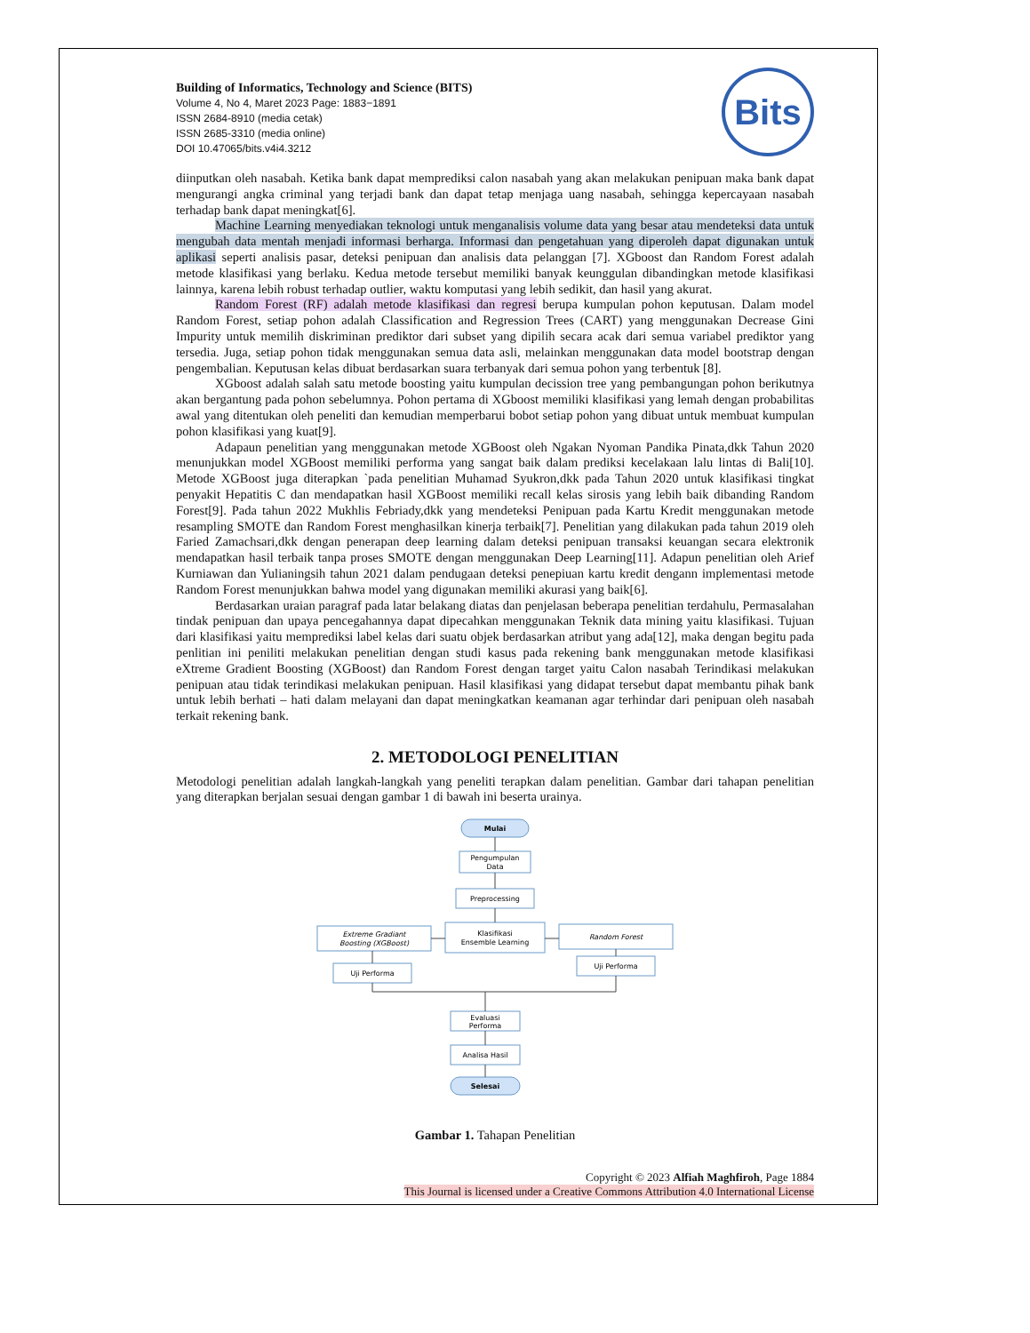Building of Informatics, Technology and Science (BITS)
Volume 4, No 4, Maret 2023 Page: 1883−1891
ISSN 2684-8910 (media cetak)
ISSN 2685-3310 (media online)
DOI 10.47065/bits.v4i4.3212
Bits
diinputkan oleh nasabah. Ketika bank dapat memprediksi calon nasabah yang akan melakukan penipuan maka bank dapat mengurangi angka criminal yang terjadi bank dan dapat tetap menjaga uang nasabah, sehingga kepercayaan nasabah terhadap bank dapat meningkat[6].
Machine Learning menyediakan teknologi untuk menganalisis volume data yang besar atau mendeteksi data untuk mengubah data mentah menjadi informasi berharga. Informasi dan pengetahuan yang diperoleh dapat digunakan untuk aplikasi seperti analisis pasar, deteksi penipuan dan analisis data pelanggan [7]. XGboost dan Random Forest adalah metode klasifikasi yang berlaku. Kedua metode tersebut memiliki banyak keunggulan dibandingkan metode klasifikasi lainnya, karena lebih robust terhadap outlier, waktu komputasi yang lebih sedikit, dan hasil yang akurat.
Random Forest (RF) adalah metode klasifikasi dan regresi berupa kumpulan pohon keputusan. Dalam model Random Forest, setiap pohon adalah Classification and Regression Trees (CART) yang menggunakan Decrease Gini Impurity untuk memilih diskriminan prediktor dari subset yang dipilih secara acak dari semua variabel prediktor yang tersedia. Juga, setiap pohon tidak menggunakan semua data asli, melainkan menggunakan data model bootstrap dengan pengembalian. Keputusan kelas dibuat berdasarkan suara terbanyak dari semua pohon yang terbentuk [8].
XGboost adalah salah satu metode boosting yaitu kumpulan decission tree yang pembangungan pohon berikutnya akan bergantung pada pohon sebelumnya. Pohon pertama di XGboost memiliki klasifikasi yang lemah dengan probabilitas awal yang ditentukan oleh peneliti dan kemudian memperbarui bobot setiap pohon yang dibuat untuk membuat kumpulan pohon klasifikasi yang kuat[9].
Adapaun penelitian yang menggunakan metode XGBoost oleh Ngakan Nyoman Pandika Pinata,dkk Tahun 2020 menunjukkan model XGBoost memiliki performa yang sangat baik dalam prediksi kecelakaan lalu lintas di Bali[10]. Metode XGBoost juga diterapkan `pada penelitian Muhamad Syukron,dkk pada Tahun 2020 untuk klasifikasi tingkat penyakit Hepatitis C dan mendapatkan hasil XGBoost memiliki recall kelas sirosis yang lebih baik dibanding Random Forest[9]. Pada tahun 2022 Mukhlis Febriady,dkk yang mendeteksi Penipuan pada Kartu Kredit menggunakan metode resampling SMOTE dan Random Forest menghasilkan kinerja terbaik[7]. Penelitian yang dilakukan pada tahun 2019 oleh Faried Zamachsari,dkk dengan penerapan deep learning dalam deteksi penipuan transaksi keuangan secara elektronik mendapatkan hasil terbaik tanpa proses SMOTE dengan menggunakan Deep Learning[11]. Adapun penelitian oleh Arief Kurniawan dan Yulianingsih tahun 2021 dalam pendugaan deteksi penepiuan kartu kredit dengann implementasi metode Random Forest menunjukkan bahwa model yang digunakan memiliki akurasi yang baik[6].
Berdasarkan uraian paragraf pada latar belakang diatas dan penjelasan beberapa penelitian terdahulu, Permasalahan tindak penipuan dan upaya pencegahannya dapat dipecahkan menggunakan Teknik data mining yaitu klasifikasi. Tujuan dari klasifikasi yaitu memprediksi label kelas dari suatu objek berdasarkan atribut yang ada[12], maka dengan begitu pada penlitian ini peniliti melakukan penelitian dengan studi kasus pada rekening bank menggunakan metode klasifikasi eXtreme Gradient Boosting (XGBoost) dan Random Forest dengan target yaitu Calon nasabah Terindikasi melakukan penipuan atau tidak terindikasi melakukan penipuan. Hasil klasifikasi yang didapat tersebut dapat membantu pihak bank untuk lebih berhati – hati dalam melayani dan dapat meningkatkan keamanan agar terhindar dari penipuan oleh nasabah terkait rekening bank.
2. METODOLOGI PENELITIAN
Metodologi penelitian adalah langkah-langkah yang peneliti terapkan dalam penelitian. Gambar dari tahapan penelitian yang diterapkan berjalan sesuai dengan gambar 1 di bawah ini beserta urainya.
Mulai
Pengumpulan
Data
Preprocessing
Klasifikasi
Ensemble Learning
Extreme Gradiant
Boosting (XGBoost)
Random Forest
Uji Performa
Uji Performa
Evaluasi
Performa
Analisa Hasil
Selesai
Gambar 1. Tahapan Penelitian
Copyright © 2023 Alfiah Maghfiroh, Page 1884
This Journal is licensed under a Creative Commons Attribution 4.0 International License